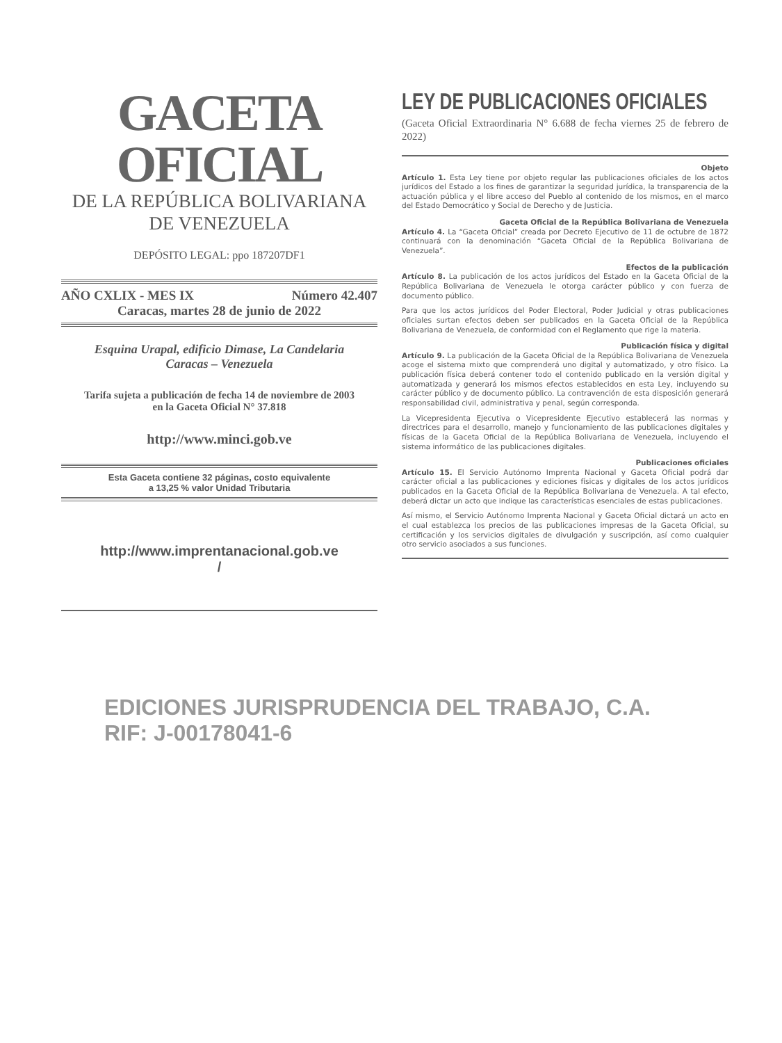GACETA OFICIAL
DE LA REPÚBLICA BOLIVARIANA
DE VENEZUELA
DEPÓSITO LEGAL: ppo 187207DF1
AÑO CXLIX - MES IX Número 42.407
Caracas, martes 28 de junio de 2022
Esquina Urapal, edificio Dimase, La Candelaria
Caracas – Venezuela
Tarifa sujeta a publicación de fecha 14 de noviembre de 2003
en la Gaceta Oficial N° 37.818
http://www.minci.gob.ve
Esta Gaceta contiene 32 páginas, costo equivalente
a 13,25 % valor Unidad Tributaria
http://www.imprentanacional.gob.ve
/
LEY DE PUBLICACIONES OFICIALES
(Gaceta Oficial Extraordinaria N° 6.688 de fecha viernes 25 de febrero de 2022)
Objeto
Artículo 1. Esta Ley tiene por objeto regular las publicaciones oficiales de los actos jurídicos del Estado a los fines de garantizar la seguridad jurídica, la transparencia de la actuación pública y el libre acceso del Pueblo al contenido de los mismos, en el marco del Estado Democrático y Social de Derecho y de Justicia.
Gaceta Oficial de la República Bolivariana de Venezuela
Artículo 4. La “Gaceta Oficial” creada por Decreto Ejecutivo de 11 de octubre de 1872 continuará con la denominación “Gaceta Oficial de la República Bolivariana de Venezuela”.
Efectos de la publicación
Artículo 8. La publicación de los actos jurídicos del Estado en la Gaceta Oficial de la República Bolivariana de Venezuela le otorga carácter público y con fuerza de documento público.
Para que los actos jurídicos del Poder Electoral, Poder Judicial y otras publicaciones oficiales surtan efectos deben ser publicados en la Gaceta Oficial de la República Bolivariana de Venezuela, de conformidad con el Reglamento que rige la materia.
Publicación física y digital
Artículo 9. La publicación de la Gaceta Oficial de la República Bolivariana de Venezuela acoge el sistema mixto que comprenderá uno digital y automatizado, y otro físico. La publicación física deberá contener todo el contenido publicado en la versión digital y automatizada y generará los mismos efectos establecidos en esta Ley, incluyendo su carácter público y de documento público. La contravención de esta disposición generará responsabilidad civil, administrativa y penal, según corresponda.
La Vicepresidenta Ejecutiva o Vicepresidente Ejecutivo establecerá las normas y directrices para el desarrollo, manejo y funcionamiento de las publicaciones digitales y físicas de la Gaceta Oficial de la República Bolivariana de Venezuela, incluyendo el sistema informático de las publicaciones digitales.
Publicaciones oficiales
Artículo 15. El Servicio Autónomo Imprenta Nacional y Gaceta Oficial podrá dar carácter oficial a las publicaciones y ediciones físicas y digitales de los actos jurídicos publicados en la Gaceta Oficial de la República Bolivariana de Venezuela. A tal efecto, deberá dictar un acto que indique las características esenciales de estas publicaciones.
Así mismo, el Servicio Autónomo Imprenta Nacional y Gaceta Oficial dictará un acto en el cual establezca los precios de las publicaciones impresas de la Gaceta Oficial, su certificación y los servicios digitales de divulgación y suscripción, así como cualquier otro servicio asociados a sus funciones.
EDICIONES JURISPRUDENCIA DEL TRABAJO, C.A.
RIF: J-00178041-6